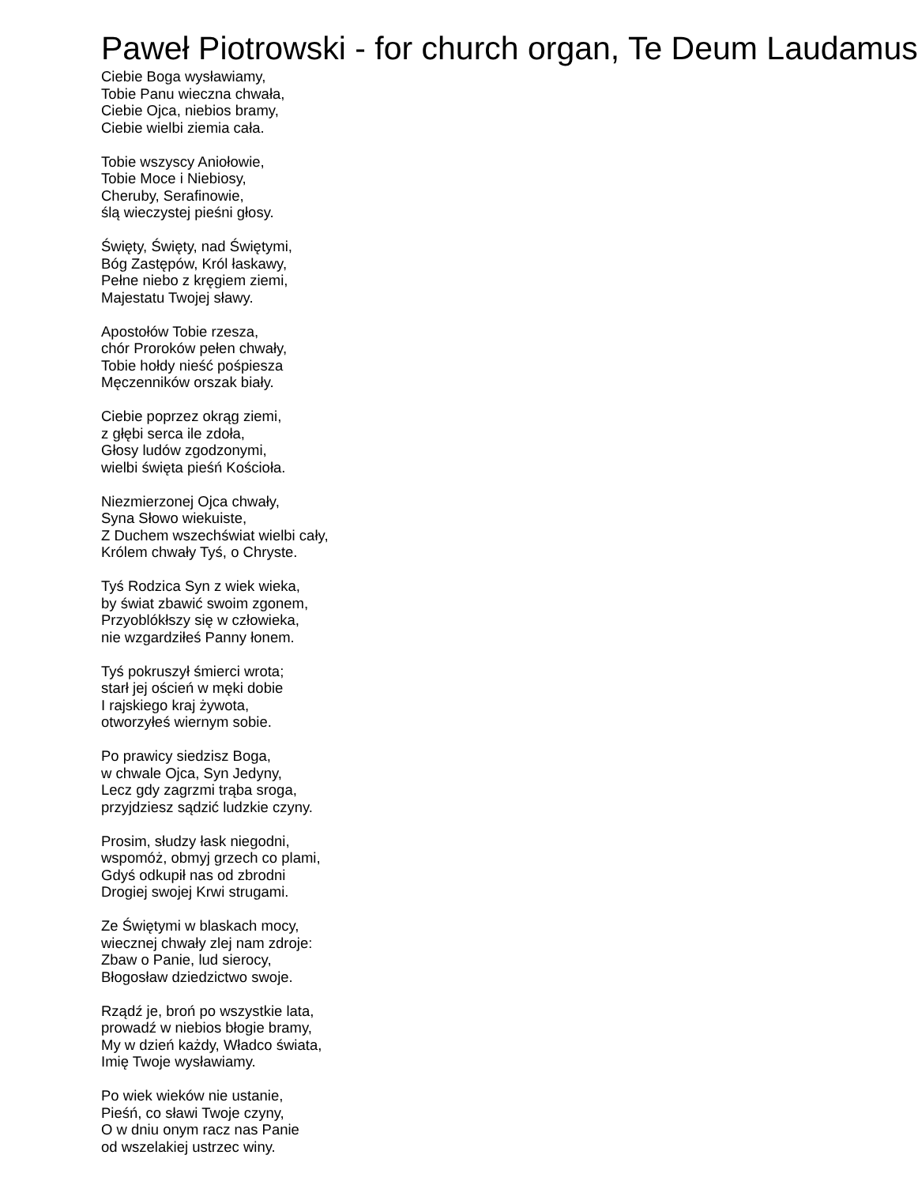Paweł Piotrowski - for church organ, Te Deum Laudamus
Ciebie Boga wysławiamy,
Tobie Panu wieczna chwała,
Ciebie Ojca, niebios bramy,
Ciebie wielbi ziemia cała.
Tobie wszyscy Aniołowie,
Tobie Moce i Niebiosy,
Cheruby, Serafinowie,
ślą wieczystej pieśni głosy.
Święty, Święty, nad Świętymi,
Bóg Zastępów, Król łaskawy,
Pełne niebo z kręgiem ziemi,
Majestatu Twojej sławy.
Apostołów Tobie rzesza,
chór Proroków pełen chwały,
Tobie hołdy nieść pośpiesza
Męczenników orszak biały.
Ciebie poprzez okrąg ziemi,
z głębi serca ile zdoła,
Głosy ludów zgodzonymi,
wielbi święta pieśń Kościoła.
Niezmierzonej Ojca chwały,
Syna Słowo wiekuiste,
Z Duchem wszechświat wielbi cały,
Królem chwały Tyś, o Chryste.
Tyś Rodzica Syn z wiek wieka,
by świat zbawić swoim zgonem,
Przyoblókłszy się w człowieka,
nie wzgardziłeś Panny łonem.
Tyś pokruszył śmierci wrota;
starł jej oścień w męki dobie
I rajskiego kraj żywota,
otworzyłeś wiernym sobie.
Po prawicy siedzisz Boga,
w chwale Ojca, Syn Jedyny,
Lecz gdy zagrzmi trąba sroga,
przyjdziesz sądzić ludzkie czyny.
Prosim, słudzy łask niegodni,
wspomóż, obmyj grzech co plami,
Gdyś odkupił nas od zbrodni
Drogiej swojej Krwi strugami.
Ze Świętymi w blaskach mocy,
wiecznej chwały zlej nam zdroje:
Zbaw o Panie, lud sierocy,
Błogosław dziedzictwo swoje.
Rządź je, broń po wszystkie lata,
prowadź w niebios błogie bramy,
My w dzień każdy, Władco świata,
Imię Twoje wysławiamy.
Po wiek wieków nie ustanie,
Pieśń, co sławi Twoje czyny,
O w dniu onym racz nas Panie
od wszelakiej ustrzec winy.